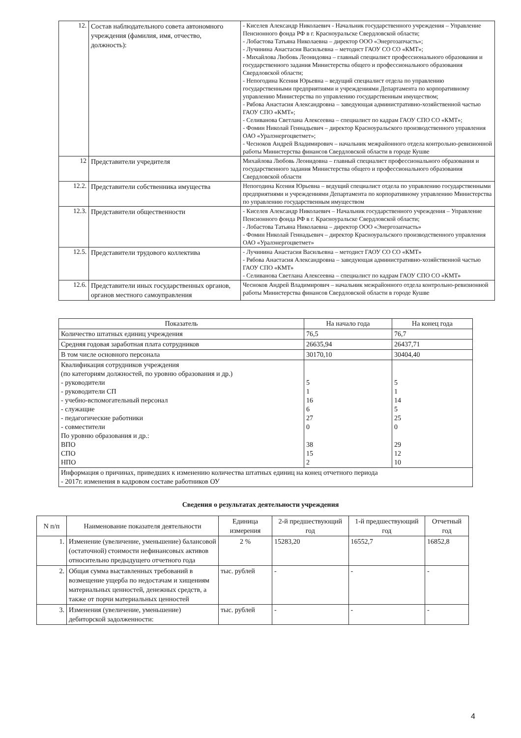| 12. | Состав наблюдательного совета автономного учреждения (фамилия, имя, отчество, должность): | - Киселев Александр Николаевич - Начальник государственного учреждения – Управление Пенсионного фонда РФ в г. Красноуральске Свердловской области; - Лобастова Татьяна Николаевна – директор ООО «Энергозапчасть»; - Лучинина Анастасия Васильевна – методист ГАОУ СО СО «КМТ»; - Михайлова Любовь Леонидовна – главный специалист профессионального образования и государственного задания Министерства общего и профессионального образования Свердловской области; - Непогодина Ксения Юрьевна – ведущий специалист отдела по управлению государственными предприятиями и учреждениями Департамента по корпоративному управлению Министерства по управлению государственным имуществом; - Рябова Анастасия Александровна – заведующая административно-хозяйственной частью ГАОУ СПО «КМТ»; - Селиванова Светлана Алексеевна – специалист по кадрам ГАОУ СПО СО «КМТ»; - Фомин Николай Геннадьевич – директор Красноуральского производственного управления ОАО «Уралэнергоцветмет»; - Чесноков Андрей Владимирович – начальник межрайонного отдела контрольно-ревизионной работы Министерства финансов Свердловской области в городе Кушве |
| 12 | Представители учредителя | Михайлова Любовь Леонидовна – главный специалист профессионального образования и государственного задания Министерства общего и профессионального образования Свердловской области |
| 12.2. | Представители собственника имущества | Непогодина Ксения Юрьевна – ведущий специалист отдела по управлению государственными предприятиями и учреждениями Департамента по корпоративному управлению Министерства по управлению государственным имуществом |
| 12.3. | Представители общественности | - Киселев Александр Николаевич – Начальник государственного учреждения – Управление Пенсионного фонда РФ в г. Красноуральске Свердловской области; - Лобастова Татьяна Николаевна – директор ООО «Энергозапчасть» - Фомин Николай Геннадьевич – директор Красноуральского производственного управления ОАО «Уралэнергоцветмет» |
| 12.5. | Представители трудового коллектива | - Лучинина Анастасия Васильевна – методист ГАОУ СО СО «КМТ» - Рябова Анастасия Александровна – заведующая административно-хозяйственной частью ГАОУ СПО «КМТ» - Селиванова Светлана Алексеевна – специалист по кадрам ГАОУ СПО СО «КМТ» |
| 12.6. | Представители иных государственных органов, органов местного самоуправления | Чесноков Андрей Владимирович – начальник межрайонного отдела контрольно-ревизионной работы Министерства финансов Свердловской области в городе Кушве |
| Показатель | На начало года | На конец года |
| --- | --- | --- |
| Количество штатных единиц учреждения | 76,5 | 76,7 |
| Средняя годовая заработная плата сотрудников | 26635,94 | 26437,71 |
| В том числе основного персонала | 30170,10 | 30404,40 |
| Квалификация сотрудников учреждения (по категориям должностей, по уровню образования и др.) - руководители - руководители СП - учебно-вспомогательный персонал - служащие - педагогические работники - совместители По уровню образования и др.: ВПО СПО НПО | 5 1 16 6 27 0 38 15 2 | 5 1 14 5 25 0 29 12 10 |
| Информация о причинах, приведших к изменению количества штатных единиц на конец отчетного периода - 2017г. изменения в кадровом составе работников ОУ | | |
Сведения о результатах деятельности учреждения
| N п/п | Наименование показателя деятельности | Единица измерения | 2-й предшествующий год | 1-й предшествующий год | Отчетный год |
| --- | --- | --- | --- | --- | --- |
| 1. | Изменение (увеличение, уменьшение) балансовой (остаточной) стоимости нефинансовых активов относительно предыдущего отчетного года | 2 % | 15283,20 | 16552,7 | 16852,8 |
| 2. | Общая сумма выставленных требований в возмещение ущерба по недостачам и хищениям материальных ценностей, денежных средств, а также от порчи материальных ценностей | тыс. рублей | - | - | - |
| 3. | Изменения (увеличение, уменьшение) дебиторской задолженности: | тыс. рублей | - | - | - |
4